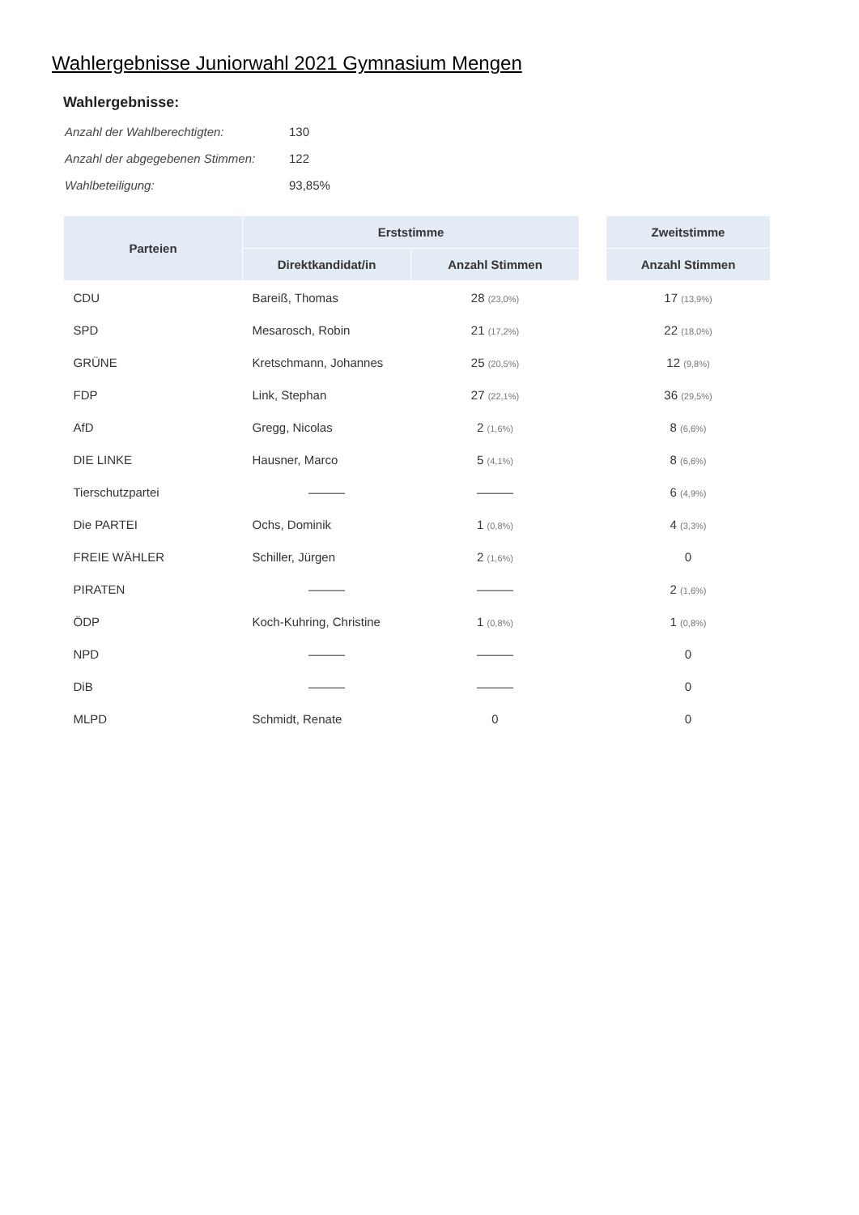Wahlergebnisse Juniorwahl 2021 Gymnasium Mengen
Wahlergebnisse:
| Anzahl der Wahlberechtigten: | 130 |
| Anzahl der abgegebenen Stimmen: | 122 |
| Wahlbeteiligung: | 93,85% |
| Parteien | Erststimme | | | Zweitstimme |
| --- | --- | --- | --- | --- |
| | Direktkandidat/in | Anzahl Stimmen | | Anzahl Stimmen |
| CDU | Bareiß, Thomas | 28 (23,0%) | | 17 (13,9%) |
| SPD | Mesarosch, Robin | 21 (17,2%) | | 22 (18,0%) |
| GRÜNE | Kretschmann, Johannes | 25 (20,5%) | | 12 (9,8%) |
| FDP | Link, Stephan | 27 (22,1%) | | 36 (29,5%) |
| AfD | Gregg, Nicolas | 2 (1,6%) | | 8 (6,6%) |
| DIE LINKE | Hausner, Marco | 5 (4,1%) | | 8 (6,6%) |
| Tierschutzpartei | ——— | ——— | | 6 (4,9%) |
| Die PARTEI | Ochs, Dominik | 1 (0,8%) | | 4 (3,3%) |
| FREIE WÄHLER | Schiller, Jürgen | 2 (1,6%) | | 0 |
| PIRATEN | ——— | ——— | | 2 (1,6%) |
| ÖDP | Koch-Kuhring, Christine | 1 (0,8%) | | 1 (0,8%) |
| NPD | ——— | ——— | | 0 |
| DiB | ——— | ——— | | 0 |
| MLPD | Schmidt, Renate | 0 | | 0 |